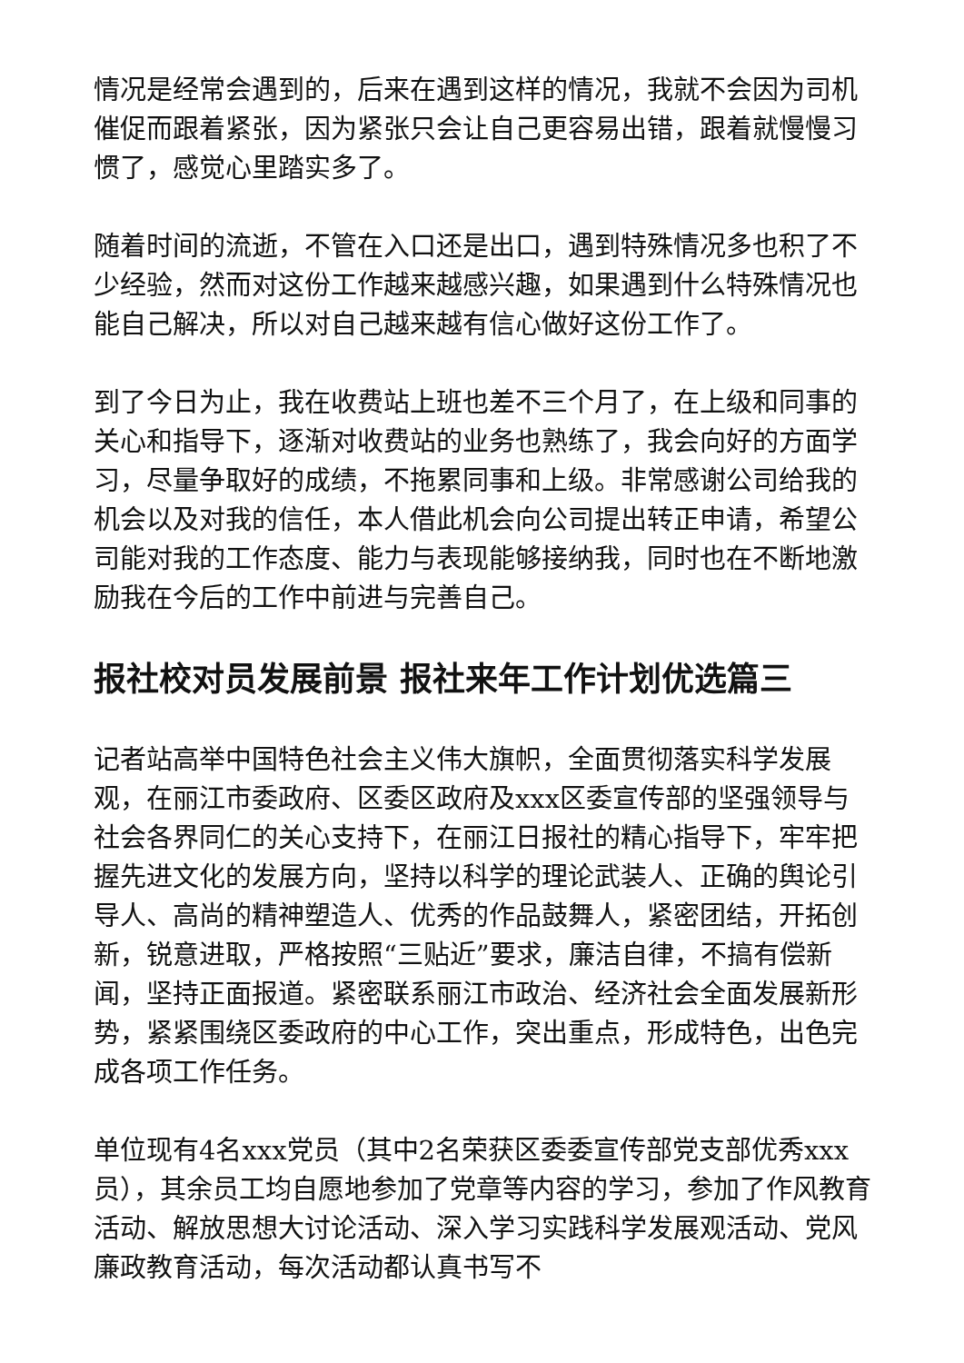情况是经常会遇到的，后来在遇到这样的情况，我就不会因为司机催促而跟着紧张，因为紧张只会让自己更容易出错，跟着就慢慢习惯了，感觉心里踏实多了。
随着时间的流逝，不管在入口还是出口，遇到特殊情况多也积了不少经验，然而对这份工作越来越感兴趣，如果遇到什么特殊情况也能自己解决，所以对自己越来越有信心做好这份工作了。
到了今日为止，我在收费站上班也差不三个月了，在上级和同事的关心和指导下，逐渐对收费站的业务也熟练了，我会向好的方面学习，尽量争取好的成绩，不拖累同事和上级。非常感谢公司给我的机会以及对我的信任，本人借此机会向公司提出转正申请，希望公司能对我的工作态度、能力与表现能够接纳我，同时也在不断地激励我在今后的工作中前进与完善自己。
报社校对员发展前景 报社来年工作计划优选篇三
记者站高举中国特色社会主义伟大旗帜，全面贯彻落实科学发展观，在丽江市委政府、区委区政府及xxx区委宣传部的坚强领导与社会各界同仁的关心支持下，在丽江日报社的精心指导下，牢牢把握先进文化的发展方向，坚持以科学的理论武装人、正确的舆论引导人、高尚的精神塑造人、优秀的作品鼓舞人，紧密团结，开拓创新，锐意进取，严格按照“三贴近”要求，廉洁自律，不搞有偿新闻，坚持正面报道。紧密联系丽江市政治、经济社会全面发展新形势，紧紧围绕区委政府的中心工作，突出重点，形成特色，出色完成各项工作任务。
单位现有4名xxx党员（其中2名荣获区委委宣传部党支部优秀xxx员），其余员工均自愿地参加了党章等内容的学习，参加了作风教育活动、解放思想大讨论活动、深入学习实践科学发展观活动、党风廉政教育活动，每次活动都认真书写不